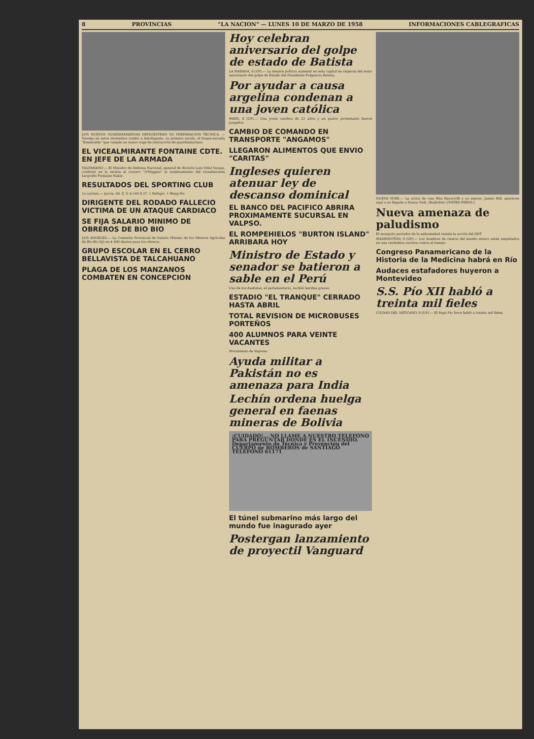8 PROVINCIAS "LA NACION" — LUNES 10 DE MARZO DE 1958 INFORMACIONES CABLEGRAFICAS
LOS NUEVOS GUARDIAMARINAS DEMUESTRAN SU PREPARACION TECNICA. — Navega en estos momentos rumbo a Antofagasta, su primera escala, el buque-escuela "Esmeralda" que cumple un nuevo viaje de instrucción de guardiamarinas.
EL VICEALMIRANTE FONTAINE CDTE. EN JEFE DE LA ARMADA
VALPARAISO.— El Ministro de Defensa Nacional, general de división Luis Vidal Vargas, confirmó en la revista al crucero "O'Higgins" el nombramiento del vicealmirante Leopoldo Fontaine Nakin.
RESULTADOS DEL SPORTING CLUB
1a carrera.— Jarcia, 50, Z. V. $ 144 8 37. 1 Refugio. 1 Wang Ho.
DIRIGENTE DEL RODADO FALLECIO VICTIMA DE UN ATAQUE CARDIACO
SE FIJA SALARIO MINIMO DE OBREROS DE BIO BIO
LOS ANGELES.— La Comisión Provincial de Salario Mínimo de los Obreros Agrícolas de Bío-Bío fijó en $ 400 diarios para los obreros.
GRUPO ESCOLAR EN EL CERRO BELLAVISTA DE TALCAHUANO
PLAGA DE LOS MANZANOS COMBATEN EN CONCEPCION
Hoy celebran aniversario del golpe de estado de Batista
LA HABANA, 9 (UP).— La tensión política aumentó en esta capital en vísperas del sexto aniversario del golpe de Estado del Presidente Fulgencio Batista.
Por ayudar a causa argelina condenan a una joven católica
PARIS, 9 (UP).— Una joven católica de 21 años y un pastor protestante fueron juzgados.
CAMBIO DE COMANDO EN TRANSPORTE "ANGAMOS"
LLEGARON ALIMENTOS QUE ENVIO "CARITAS"
Ingleses quieren atenuar ley de descanso dominical
EL BANCO DEL PACIFICO ABRIRA PROXIMAMENTE SUCURSAL EN VALPSO.
EL ROMPEHIELOS "BURTON ISLAND" ARRIBARA HOY
Ministro de Estado y senador se batieron a sable en el Perú
Uno de los duelistas, el parlamentario, recibió heridas graves
ESTADIO "EL TRANQUE" CERRADO HASTA ABRIL
TOTAL REVISION DE MICROBUSES PORTEÑOS
400 ALUMNOS PARA VEINTE VACANTES
Movimiento de Vapores
Ayuda militar a Pakistán no es amenaza para India
Lechín ordena huelga general en faenas mineras de Bolivia
¡CUIDADO!... NO LLAME A NUESTRO TELEFONO PARA PREGUNTAR DONDE ES EL INCENDIO. Departamento de Técnica y Prevención del CUERPO de BOMBEROS de SANTIAGO TELEFONO 61171
El túnel submarino más largo del mundo fue inagurado ayer
Postergan lanzamiento de proyectil Vanguard
NUEVA YORK.— La actriz de cine Rita Hayworth y su esposo, James Hill, aparecen aquí a su llegada a Nueva York. (Radiofoto UNITED PRESS.)
Nueva amenaza de paludismo
El mosquito portador de la enfermedad resiste la acción del DDT
WASHINGTON, 9 (UP).— Los hombres de ciencia del mundo entero están empeñados en una verdadera carrera contra el tiempo.
Congreso Panamericano de la Historia de la Medicina habrá en Río
Audaces estafadores huyeron a Montevideo
S.S. Pío XII habló a treinta mil fieles
CIUDAD DEL VATICANO, 9 (UP).— El Papa Pío Doce habló a treinta mil fieles.